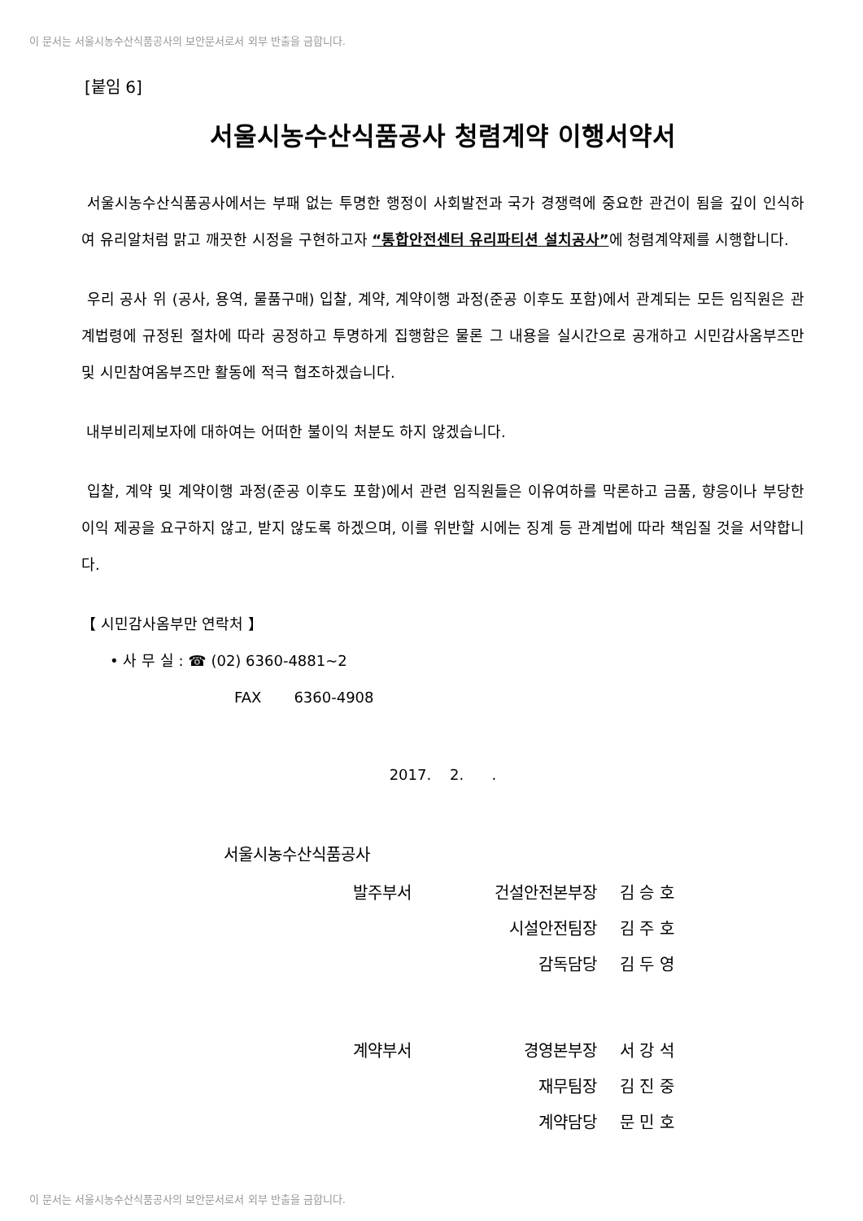이 문서는 서울시농수산식품공사의 보안문서로서 외부 반출을 금합니다.
[붙임 6]
서울시농수산식품공사 청렴계약 이행서약서
서울시농수산식품공사에서는 부패 없는 투명한 행정이 사회발전과 국가 경쟁력에 중요한 관건이 됨을 깊이 인식하여 유리알처럼 맑고 깨끗한 시정을 구현하고자 “통합안전센터 유리파티션 설치공사”에 청렴계약제를 시행합니다.
우리 공사 위 (공사, 용역, 물품구매) 입찰, 계약, 계약이행 과정(준공 이후도 포함)에서 관계되는 모든 임직원은 관계법령에 규정된 절차에 따라 공정하고 투명하게 집행함은 물론 그 내용을 실시간으로 공개하고 시민감사옴부즈만 및 시민참여옴부즈만 활동에 적극 협조하겠습니다.
내부비리제보자에 대하여는 어떠한 불이익 처분도 하지 않겠습니다.
입찰, 계약 및 계약이행 과정(준공 이후도 포함)에서 관련 임직원들은 이유여하를 막론하고 금품, 향응이나 부당한 이익 제공을 요구하지 않고, 받지 않도록 하겠으며, 이를 위반할 시에는 징계 등 관계법에 따라 책임질 것을 서약합니다.
【 시민감사옴부만 연락처 】
• 사 무 실 : ☎ (02) 6360-4881~2
FAX 6360-4908
2017. 2. .
서울시농수산식품공사
| 발주부서 | 건설안전본부장 | 김 승 호 |
| | 시설안전팀장 | 김 주 호 |
| | 감독담당 | 김 두 영 |
| 계약부서 | 경영본부장 | 서 강 석 |
| | 재무팀장 | 김 진 중 |
| | 계약담당 | 문 민 호 |
이 문서는 서울시농수산식품공사의 보안문서로서 외부 반출을 금합니다.